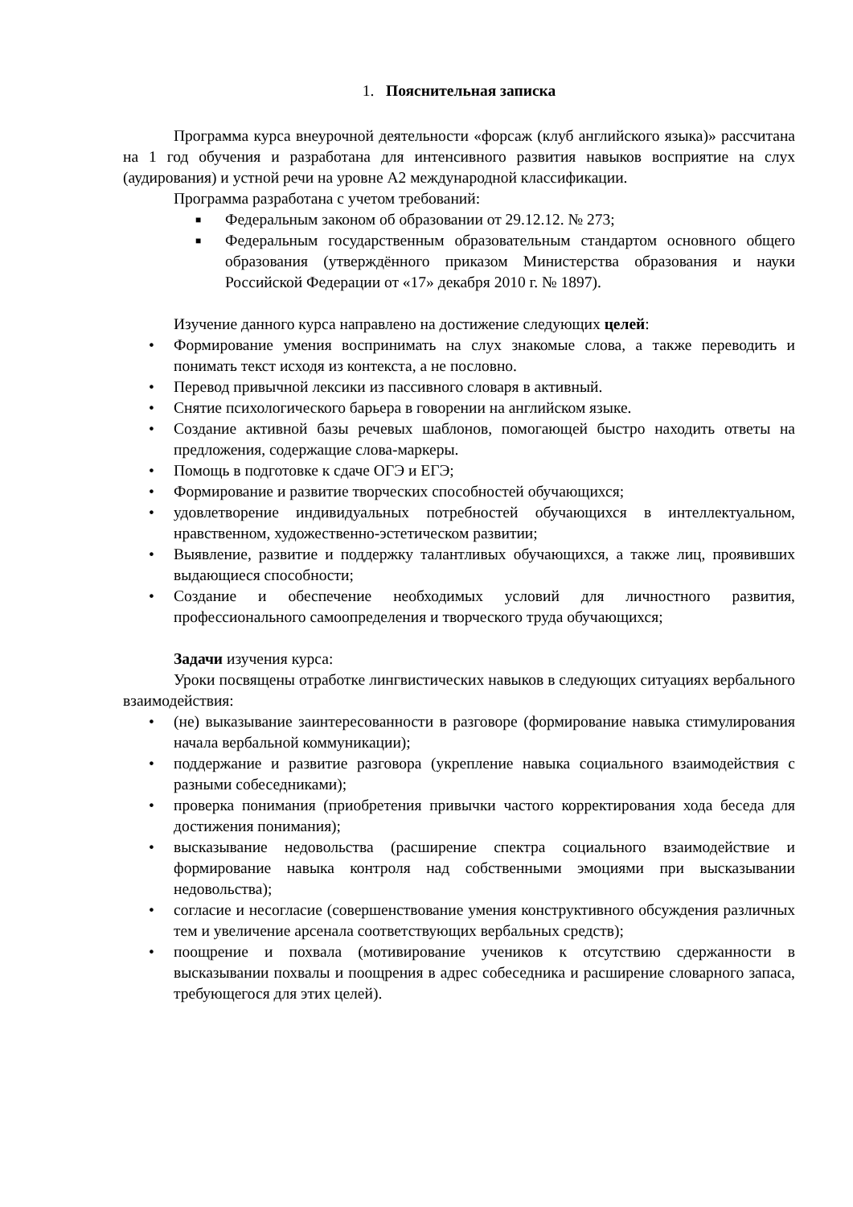1. Пояснительная записка
Программа курса внеурочной деятельности «форсаж (клуб английского языка)» рассчитана на 1 год обучения и разработана для интенсивного развития навыков восприятие на слух (аудирования) и устной речи на уровне А2 международной классификации.
Программа разработана с учетом требований:
■ Федеральным законом об образовании от 29.12.12. № 273;
■ Федеральным государственным образовательным стандартом основного общего образования (утверждённого приказом Министерства образования и науки Российской Федерации от «17» декабря 2010 г. № 1897).
Изучение данного курса направлено на достижение следующих целей:
• Формирование умения воспринимать на слух знакомые слова, а также переводить и понимать текст исходя из контекста, а не пословно.
• Перевод привычной лексики из пассивного словаря в активный.
• Снятие психологического барьера в говорении на английском языке.
• Создание активной базы речевых шаблонов, помогающей быстро находить ответы на предложения, содержащие слова-маркеры.
• Помощь в подготовке к сдаче ОГЭ и ЕГЭ;
• Формирование и развитие творческих способностей обучающихся;
• удовлетворение индивидуальных потребностей обучающихся в интеллектуальном, нравственном, художественно-эстетическом развитии;
• Выявление, развитие и поддержку талантливых обучающихся, а также лиц, проявивших выдающиеся способности;
• Создание и обеспечение необходимых условий для личностного развития, профессионального самоопределения и творческого труда обучающихся;
Задачи изучения курса:
Уроки посвящены отработке лингвистических навыков в следующих ситуациях вербального взаимодействия:
• (не) выказывание заинтересованности в разговоре (формирование навыка стимулирования начала вербальной коммуникации);
• поддержание и развитие разговора (укрепление навыка социального взаимодействия с разными собеседниками);
• проверка понимания (приобретения привычки частого корректирования хода беседа для достижения понимания);
• высказывание недовольства (расширение спектра социального взаимодействие и формирование навыка контроля над собственными эмоциями при высказывании недовольства);
• согласие и несогласие (совершенствование умения конструктивного обсуждения различных тем и увеличение арсенала соответствующих вербальных средств);
• поощрение и похвала (мотивирование учеников к отсутствию сдержанности в высказывании похвалы и поощрения в адрес собеседника и расширение словарного запаса, требующегося для этих целей).